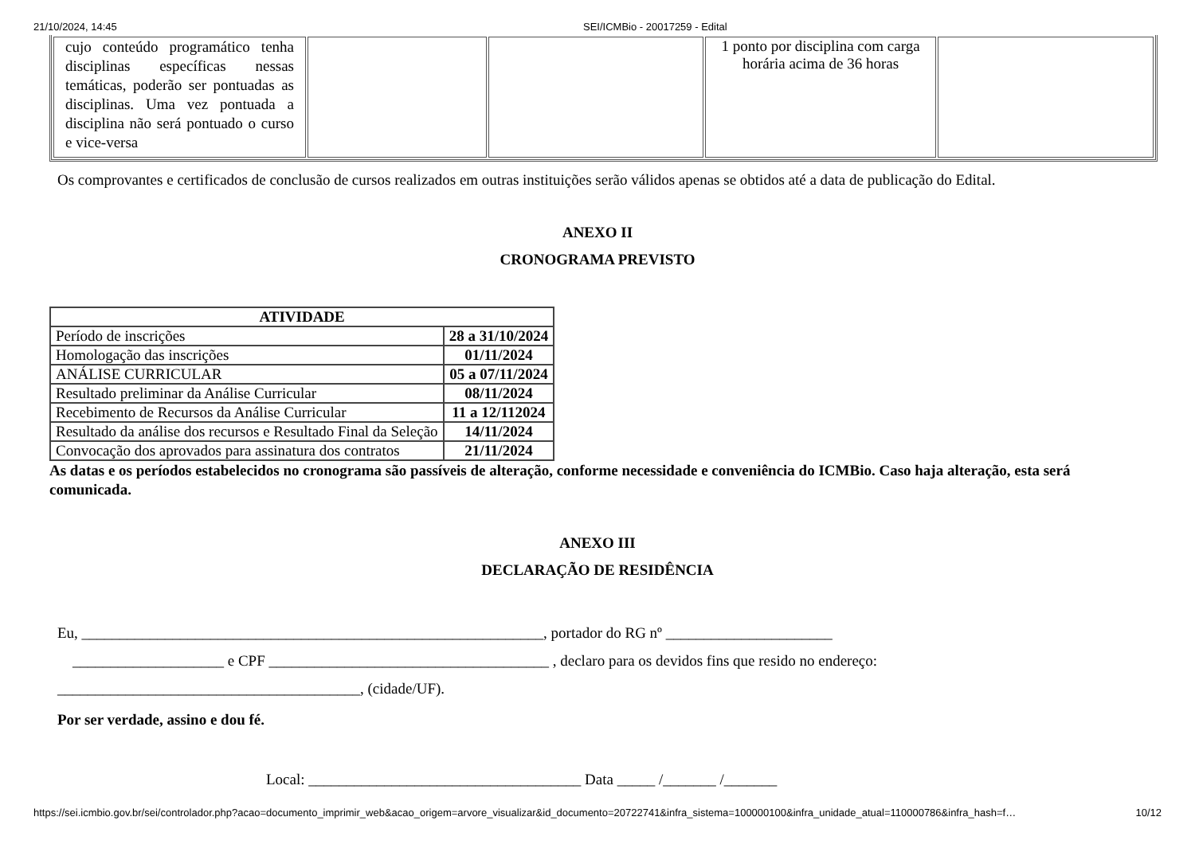21/10/2024, 14:45 SEI/ICMBio - 20017259 - Edital
| cujo conteúdo programático tenha disciplinas específicas nessas temáticas, poderão ser pontuadas as disciplinas. Uma vez pontuada a disciplina não será pontuado o curso e vice-versa | | | 1 ponto por disciplina com carga horária acima de 36 horas | |
Os comprovantes e certificados de conclusão de cursos realizados em outras instituições serão válidos apenas se obtidos até a data de publicação do Edital.
ANEXO II
CRONOGRAMA PREVISTO
| ATIVIDADE | |
| --- | --- |
| Período de inscrições | 28 a 31/10/2024 |
| Homologação das inscrições | 01/11/2024 |
| ANÁLISE CURRICULAR | 05 a 07/11/2024 |
| Resultado preliminar da Análise Curricular | 08/11/2024 |
| Recebimento de Recursos da Análise Curricular | 11 a 12/112024 |
| Resultado da análise dos recursos e Resultado Final da Seleção | 14/11/2024 |
| Convocação dos aprovados para assinatura dos contratos | 21/11/2024 |
As datas e os períodos estabelecidos no cronograma são passíveis de alteração, conforme necessidade e conveniência do ICMBio. Caso haja alteração, esta será comunicada.
ANEXO III
DECLARAÇÃO DE RESIDÊNCIA
Eu, _____________________________________________________________, portador do RG nº ______________________
____________________ e CPF _____________________________________ , declaro para os devidos fins que resido no endereço:
________________________________________, (cidade/UF).
Por ser verdade, assino e dou fé.
Local: ____________________________________ Data _____ /_______ /_______
https://sei.icmbio.gov.br/sei/controlador.php?acao=documento_imprimir_web&acao_origem=arvore_visualizar&id_documento=20722741&infra_sistema=100000100&infra_unidade_atual=110000786&infra_hash=f… 10/12